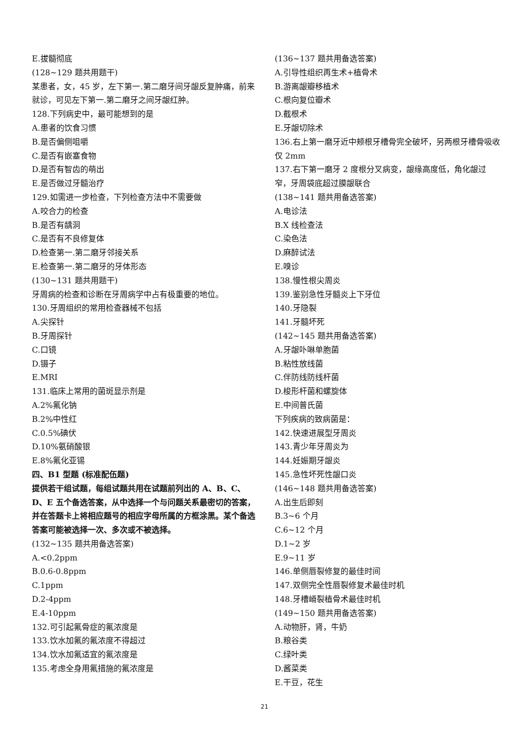E.拔髓彻底
(128~129 题共用题干)
某患者，女，45 岁，左下第一.第二磨牙间牙龈反复肿痛，前来就诊，可见左下第一.第二磨牙之间牙龈红肿。
128.下列病史中，最可能想到的是
A.患者的饮食习惯
B.是否偏侧咀嚼
C.是否有嵌塞食物
D.是否有智齿的萌出
E.是否做过牙髓治疗
129.如需进一步检查，下列检查方法中不需要做
A.咬合力的检查
B.是否有龋洞
C.是否有不良修复体
D.检查第一.第二磨牙邻接关系
E.检查第一.第二磨牙的牙体形态
(130~131 题共用题干)
牙周病的检查和诊断在牙周病学中占有极重要的地位。
130.牙周组织的常用检查器械不包括
A.尖探针
B.牙周探针
C.口镜
D.镊子
E.MRI
131.临床上常用的菌斑显示剂是
A.2%氟化钠
B.2%中性红
C.0.5%碘伏
D.10%氨硝酸银
E.8%氟化亚锡
四、B1 型题 (标准配伍题)
提供若干组试题，每组试题共用在试题前列出的 A、B、C、D、E 五个备选答案，从中选择一个与问题关系最密切的答案，并在答题卡上将相应题号的相应字母所属的方框涂黑。某个备选答案可能被选择一次、多次或不被选择。
(132~135 题共用备选答案)
A.<0.2ppm
B.0.6-0.8ppm
C.1ppm
D.2-4ppm
E.4-10ppm
132.可引起氟骨症的氟浓度是
133.饮水加氟的氟浓度不得超过
134.饮水加氟适宜的氟浓度是
135.考虑全身用氟措施的氟浓度是
(136~137 题共用备选答案)
A.引导性组织再生术+植骨术
B.游离龈瓣移植术
C.根向复位瓣术
D.截根术
E.牙龈切除术
136.右上第一磨牙近中颊根牙槽骨完全破坏，另两根牙槽骨吸收仅 2mm
137.右下第一磨牙 2 度根分叉病变，龈缘高度低，角化龈过窄，牙周袋底超过膜龈联合
(138~141 题共用备选答案)
A.电诊法
B.X 线检查法
C.染色法
D.麻醉试法
E.嗅诊
138.慢性根尖周炎
139.鉴别急性牙髓炎上下牙位
140.牙隐裂
141.牙髓坏死
(142~145 题共用备选答案)
A.牙龈卟啉单胞菌
B.粘性放线菌
C.伴防线防线杆菌
D.梭形杆菌和螺旋体
E.中间普氏菌
下列疾病的致病菌是：
142.快速进展型牙周炎
143.青少年牙周炎为
144.妊娠期牙龈炎
145.急性坏死性龈口炎
(146~148 题共用备选答案)
A.出生后即刻
B.3~6 个月
C.6~12 个月
D.1~2 岁
E.9~11 岁
146.单侧唇裂修复的最佳时间
147.双侧完全性唇裂修复术最佳时机
148.牙槽嵴裂植骨术最佳时机
(149~150 题共用备选答案)
A.动物肝，肾，牛奶
B.粮谷类
C.绿叶类
D.酱菜类
E.干豆，花生
21